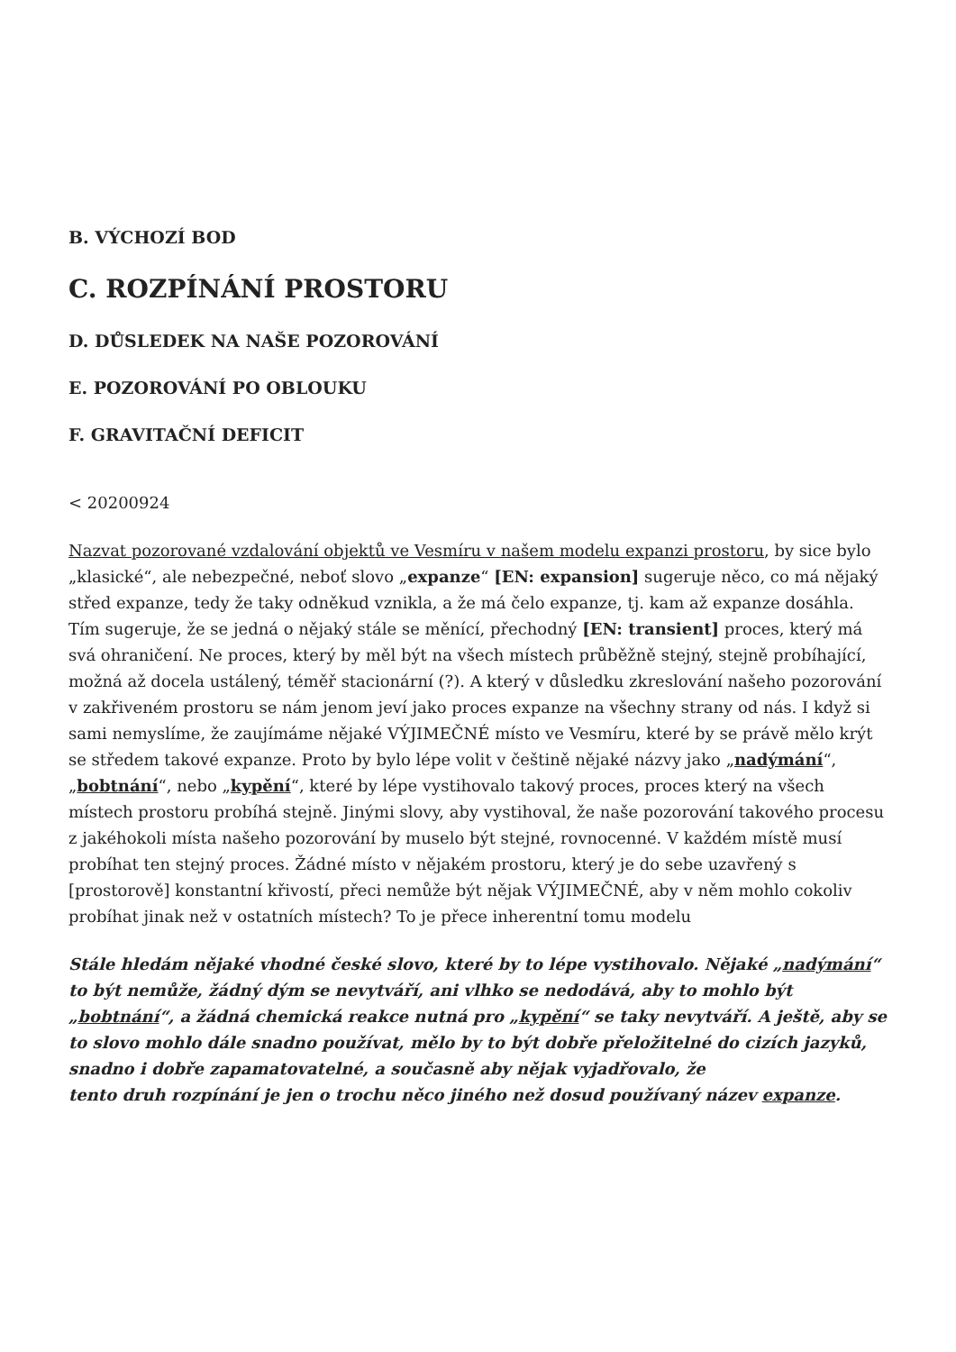B. VÝCHOZÍ BOD
C. ROZPÍNÁNÍ PROSTORU
D. DŮSLEDEK NA NAŠE POZOROVÁNÍ
E. POZOROVÁNÍ PO OBLOUKU
F. GRAVITAČNÍ DEFICIT
< 20200924
Nazvat pozorované vzdalování objektů ve Vesmíru v našem modelu expanzi prostoru, by sice bylo „klasické“, ale nebezpečné, neboť slovo „expanze“ [EN: expansion] sugeruje něco, co má nějaký střed expanze, tedy že taky odněkud vznikla, a že má čelo expanze, tj. kam až expanze dosáhla. Tím sugeruje, že se jedná o nějaký stále se měnící, přechodný [EN: transient] proces, který má svá ohraničení. Ne proces, který by měl být na všech místech průběžně stejný, stejně probíhající, možná až docela ustálený, téměř stacionární (?). A který v důsledku zkreslování našeho pozorování v zakřiveném prostoru se nám jenom jeví jako proces expanze na všechny strany od nás. I když si sami nemyslíme, že zaujímáme nějaké VÝJIMEČNÉ místo ve Vesmíru, které by se právě mělo krýt se středem takové expanze. Proto by bylo lépe volit v češtině nějaké názvy jako „nadýmání“, „bobtnání“, nebo „kypění“, které by lépe vystihovalo takový proces, proces který na všech místech prostoru probíhá stejně. Jinými slovy, aby vystihoval, že naše pozorování takového procesu z jakéhokoli místa našeho pozorování by muselo být stejné, rovnocenné. V každém místě musí probíhat ten stejný proces. Žádné místo v nějakém prostoru, který je do sebe uzavřený s [prostorově] konstantní křivostí, přeci nemůže být nějak VÝJIMEČNÉ, aby v něm mohlo cokoliv probíhat jinak než v ostatních místech? To je přece inherentní tomu modelu
Stále hledám nějaké vhodné české slovo, které by to lépe vystihovalo. Nějaké „nadýmání“ to být nemůže, žádný dým se nevytváří, ani vlhko se nedodává, aby to mohlo být „bobtnání“, a žádná chemická reakce nutná pro „kypění“ se taky nevytváří. A ještě, aby se to slovo mohlo dále snadno používat, mělo by to být dobře přeložitelné do cizích jazyků, snadno i dobře zapamatovatelné, a současně aby nějak vyjadřovalo, že
tento druh rozpínání je jen o trochu něco jiného než dosud používaný název expanze.